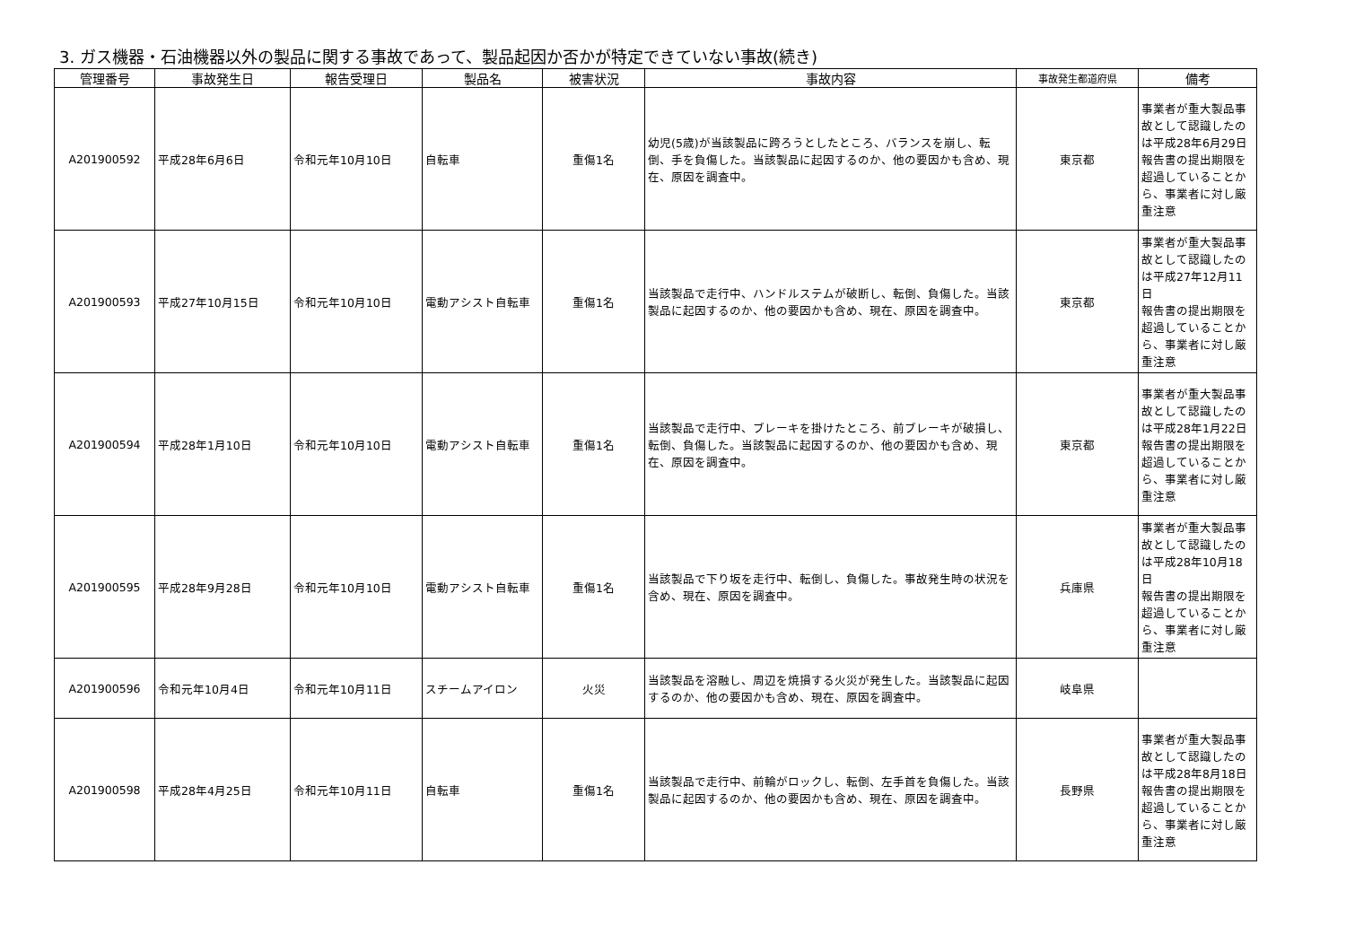3. ガス機器・石油機器以外の製品に関する事故であって、製品起因か否かが特定できていない事故(続き)
| 管理番号 | 事故発生日 | 報告受理日 | 製品名 | 被害状況 | 事故内容 | 事故発生都道府県 | 備考 |
| --- | --- | --- | --- | --- | --- | --- | --- |
| A201900592 | 平成28年6月6日 | 令和元年10月10日 | 自転車 | 重傷1名 | 幼児(5歳)が当該製品に跨ろうとしたところ、バランスを崩し、転倒、手を負傷した。当該製品に起因するのか、他の要因かも含め、現在、原因を調査中。 | 東京都 | 事業者が重大製品事故として認識したのは平成28年6月29日 報告書の提出期限を超過していることから、事業者に対し厳重注意 |
| A201900593 | 平成27年10月15日 | 令和元年10月10日 | 電動アシスト自転車 | 重傷1名 | 当該製品で走行中、ハンドルステムが破断し、転倒、負傷した。当該製品に起因するのか、他の要因かも含め、現在、原因を調査中。 | 東京都 | 事業者が重大製品事故として認識したのは平成27年12月11日 報告書の提出期限を超過していることから、事業者に対し厳重注意 |
| A201900594 | 平成28年1月10日 | 令和元年10月10日 | 電動アシスト自転車 | 重傷1名 | 当該製品で走行中、ブレーキを掛けたところ、前ブレーキが破損し、転倒、負傷した。当該製品に起因するのか、他の要因かも含め、現在、原因を調査中。 | 東京都 | 事業者が重大製品事故として認識したのは平成28年1月22日 報告書の提出期限を超過していることから、事業者に対し厳重注意 |
| A201900595 | 平成28年9月28日 | 令和元年10月10日 | 電動アシスト自転車 | 重傷1名 | 当該製品で下り坂を走行中、転倒し、負傷した。事故発生時の状況を含め、現在、原因を調査中。 | 兵庫県 | 事業者が重大製品事故として認識したのは平成28年10月18日 報告書の提出期限を超過していることから、事業者に対し厳重注意 |
| A201900596 | 令和元年10月4日 | 令和元年10月11日 | スチームアイロン | 火災 | 当該製品を溶融し、周辺を焼損する火災が発生した。当該製品に起因するのか、他の要因かも含め、現在、原因を調査中。 | 岐阜県 | |
| A201900598 | 平成28年4月25日 | 令和元年10月11日 | 自転車 | 重傷1名 | 当該製品で走行中、前輪がロックし、転倒、左手首を負傷した。当該製品に起因するのか、他の要因かも含め、現在、原因を調査中。 | 長野県 | 事業者が重大製品事故として認識したのは平成28年8月18日 報告書の提出期限を超過していることから、事業者に対し厳重注意 |